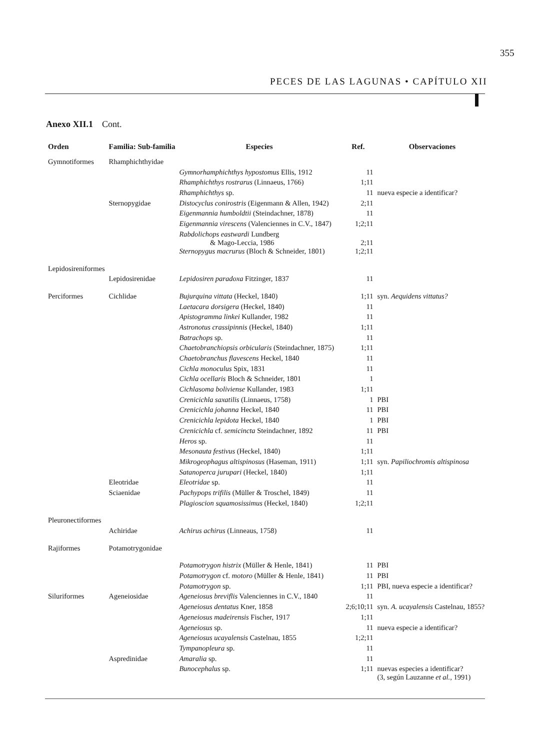355
PECES DE LAS LAGUNAS • CAPÍTULO XII
Anexo XII.1 Cont.
| Orden | Familia: Sub-familia | Especies | Ref. | Observaciones |
| --- | --- | --- | --- | --- |
| Gymnotiformes | Rhamphichthyidae | | | |
| | | Gymnorhamphichthys hypostomus Ellis, 1912 | 11 | |
| | | Rhamphichthys rostrarus (Linnaeus, 1766) | 1;11 | |
| | | Rhamphichthys sp. | 11 | nueva especie a identificar? |
| | Sternopygidae | Distocyclus conirostris (Eigenmann & Allen, 1942) | 2;11 | |
| | | Eigenmannia humboldtii (Steindachner, 1878) | 11 | |
| | | Eigenmannia virescens (Valenciennes in C.V., 1847) | 1;2;11 | |
| | | Rabdolichops eastwardi Lundberg & Mago-Leccia, 1986 | 2;11 | |
| | | Sternopygus macrurus (Bloch & Schneider, 1801) | 1;2;11 | |
| Lepidosireniformes | | | | |
| | Lepidosirenidae | Lepidosiren paradoxa Fitzinger, 1837 | 11 | |
| Perciformes | Cichlidae | Bujurquina vittata (Heckel, 1840) | 1;11 | syn. Aequidens vittatus? |
| | | Laetacara dorsigera (Heckel, 1840) | 11 | |
| | | Apistogramma linkei Kullander, 1982 | 11 | |
| | | Astronotus crassipinnis (Heckel, 1840) | 1;11 | |
| | | Batrachops sp. | 11 | |
| | | Chaetobranchiopsis orbicularis (Steindachner, 1875) | 1;11 | |
| | | Chaetobranchus flavescens Heckel, 1840 | 11 | |
| | | Cichla monoculus Spix, 1831 | 11 | |
| | | Cichla ocellaris Bloch & Schneider, 1801 | 1 | |
| | | Cichlasoma boliviense Kullander, 1983 | 1;11 | |
| | | Crenicichla saxatilis (Linnaeus, 1758) | 1 | PBI |
| | | Crenicichla johanna Heckel, 1840 | 11 | PBI |
| | | Crenicichla lepidota Heckel, 1840 | 1 | PBI |
| | | Crenicichla cf. semicincta Steindachner, 1892 | 11 | PBI |
| | | Heros sp. | 11 | |
| | | Mesonauta festivus (Heckel, 1840) | 1;11 | |
| | | Mikrogeophagus altispinosus (Haseman, 1911) | 1;11 | syn. Papiliochromis altispinosa |
| | | Satanoperca jurupari (Heckel, 1840) | 1;11 | |
| | Eleotridae | Eleotridae sp. | 11 | |
| | Sciaenidae | Pachypops trifilis (Müller & Troschel, 1849) | 11 | |
| | | Plagioscion squamosissimus (Heckel, 1840) | 1;2;11 | |
| Pleuronectiformes | | | | |
| | Achiridae | Achirus achirus (Linneaus, 1758) | 11 | |
| Rajiformes | Potamotrygonidae | | | |
| | | Potamotrygon histrix (Müller & Henle, 1841) | 11 | PBI |
| | | Potamotrygon cf. motoro (Müller & Henle, 1841) | 11 | PBI |
| | | Potamotrygon sp. | 1;11 | PBI, nueva especie a identificar? |
| Siluriformes | Ageneiosidae | Ageneiosus breviflis Valenciennes in C.V., 1840 | 11 | |
| | | Ageneiosus dentatus Kner, 1858 | 2;6;10;11 | syn. A. ucayalensis Castelnau, 1855? |
| | | Ageneiosus madeirensis Fischer, 1917 | 1;11 | |
| | | Ageneiosus sp. | 11 | nueva especie a identificar? |
| | | Ageneiosus ucayalensis Castelnau, 1855 | 1;2;11 | |
| | | Tympanopleura sp. | 11 | |
| | Aspredinidae | Amaralia sp. | 11 | |
| | | Bunocephalus sp. | 1;11 | nuevas especies a identificar? (3, según Lauzanne et al., 1991) |